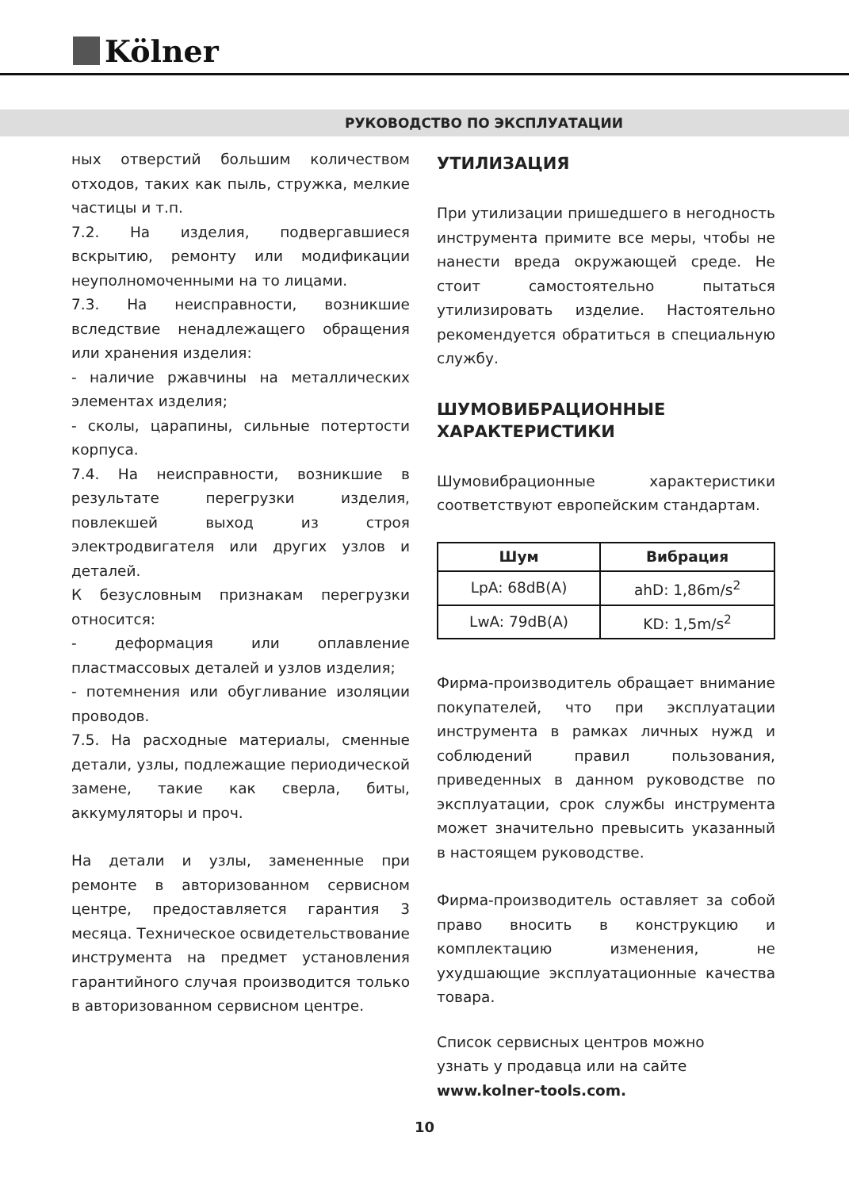Kölner
РУКОВОДСТВО ПО ЭКСПЛУАТАЦИИ
ных отверстий большим количеством отходов, таких как пыль, стружка, мелкие частицы и т.п.
7.2. На изделия, подвергавшиеся вскрытию, ремонту или модификации неуполномоченными на то лицами.
7.3. На неисправности, возникшие вследствие ненадлежащего обращения или хранения изделия:
- наличие ржавчины на металлических элементах изделия;
- сколы, царапины, сильные потертости корпуса.
7.4. На неисправности, возникшие в результате перегрузки изделия, повлекшей выход из строя электродвигателя или других узлов и деталей.
К безусловным признакам перегрузки относится:
- деформация или оплавление пластмассовых деталей и узлов изделия;
- потемнения или обугливание изоляции проводов.
7.5. На расходные материалы, сменные детали, узлы, подлежащие периодической замене, такие как сверла, биты, аккумуляторы и проч.
На детали и узлы, замененные при ремонте в авторизованном сервисном центре, предоставляется гарантия 3 месяца. Техническое освидетельствование инструмента на предмет установления гарантийного случая производится только в авторизованном сервисном центре.
УТИЛИЗАЦИЯ
При утилизации пришедшего в негодность инструмента примите все меры, чтобы не нанести вреда окружающей среде. Не стоит самостоятельно пытаться утилизировать изделие. Настоятельно рекомендуется обратиться в специальную службу.
ШУМОВИБРАЦИОННЫЕ ХАРАКТЕРИСТИКИ
Шумовибрационные характеристики соответствуют европейским стандартам.
| Шум | Вибрация |
| --- | --- |
| LpA: 68dB(A) | ahD: 1,86m/s<sup>2</sup> |
| LwA: 79dB(A) | KD: 1,5m/s<sup>2</sup> |
Фирма-производитель обращает внимание покупателей, что при эксплуатации инструмента в рамках личных нужд и соблюдений правил пользования, приведенных в данном руководстве по эксплуатации, срок службы инструмента может значительно превысить указанный в настоящем руководстве.
Фирма-производитель оставляет за собой право вносить в конструкцию и комплектацию изменения, не ухудшающие эксплуатационные качества товара.
Список сервисных центров можно
узнать у продавца или на сайте
www.kolner-tools.com.
10